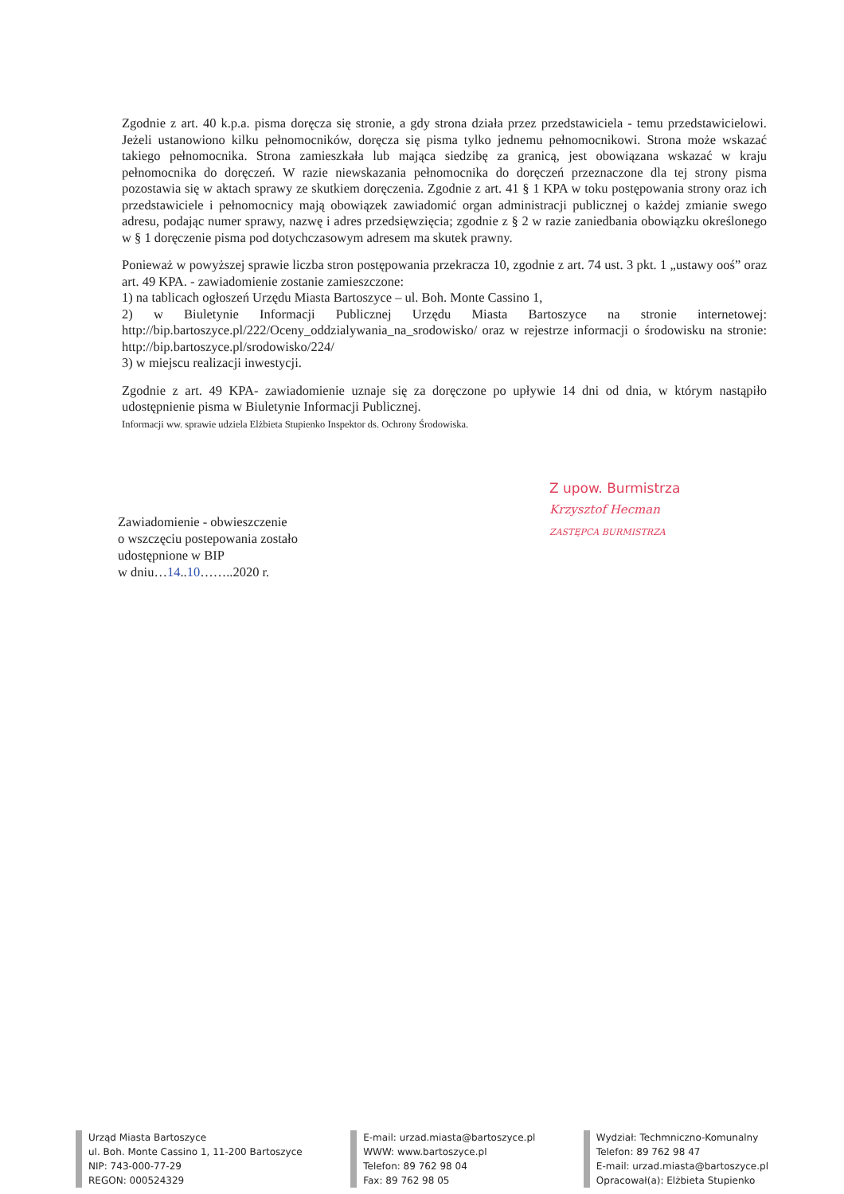Zgodnie z art. 40 k.p.a. pisma doręcza się stronie, a gdy strona działa przez przedstawiciela - temu przedstawicielowi. Jeżeli ustanowiono kilku pełnomocników, doręcza się pisma tylko jednemu pełnomocnikowi. Strona może wskazać takiego pełnomocnika. Strona zamieszkała lub mająca siedzibę za granicą, jest obowiązana wskazać w kraju pełnomocnika do doręczeń. W razie niewskazania pełnomocnika do doręczeń przeznaczone dla tej strony pisma pozostawia się w aktach sprawy ze skutkiem doręczenia. Zgodnie z art. 41 § 1 KPA w toku postępowania strony oraz ich przedstawiciele i pełnomocnicy mają obowiązek zawiadomić organ administracji publicznej o każdej zmianie swego adresu, podając numer sprawy, nazwę i adres przedsięwzięcia; zgodnie z § 2 w razie zaniedbania obowiązku określonego w § 1 doręczenie pisma pod dotychczasowym adresem ma skutek prawny.
Ponieważ w powyższej sprawie liczba stron postępowania przekracza 10, zgodnie z art. 74 ust. 3 pkt. 1 „ustawy ooś” oraz art. 49 KPA. - zawiadomienie zostanie zamieszczone:
1) na tablicach ogłoszeń Urzędu Miasta Bartoszyce – ul. Boh. Monte Cassino 1,
2) w Biuletynie Informacji Publicznej Urzędu Miasta Bartoszyce na stronie internetowej: http://bip.bartoszyce.pl/222/Oceny_oddzialywania_na_srodowisko/ oraz w rejestrze informacji o środowisku na stronie: http://bip.bartoszyce.pl/srodowisko/224/
3) w miejscu realizacji inwestycji.
Zgodnie z art. 49 KPA- zawiadomienie uznaje się za doręczone po upływie 14 dni od dnia, w którym nastąpiło udostępnienie pisma w Biuletynie Informacji Publicznej.
Informacji ww. sprawie udziela Elżbieta Stupienko Inspektor ds. Ochrony Środowiska.
Z upow. Burmistrza
Krzysztof Hecman
ZASTĘPCA BURMISTRZA
Zawiadomienie - obwieszczenie
o wszczęciu postepowania zostało
udostępnione w BIP
w dniu…14..10……..2020 r.
Urząd Miasta Bartoszyce
ul. Boh. Monte Cassino 1, 11-200 Bartoszyce
NIP: 743-000-77-29
REGON: 000524329
E-mail: urzad.miasta@bartoszyce.pl
WWW: www.bartoszyce.pl
Telefon: 89 762 98 04
Fax: 89 762 98 05
Wydział: Techmniczno-Komunalny
Telefon: 89 762 98 47
E-mail: urzad.miasta@bartoszyce.pl
Opracował(a): Elżbieta Stupienko